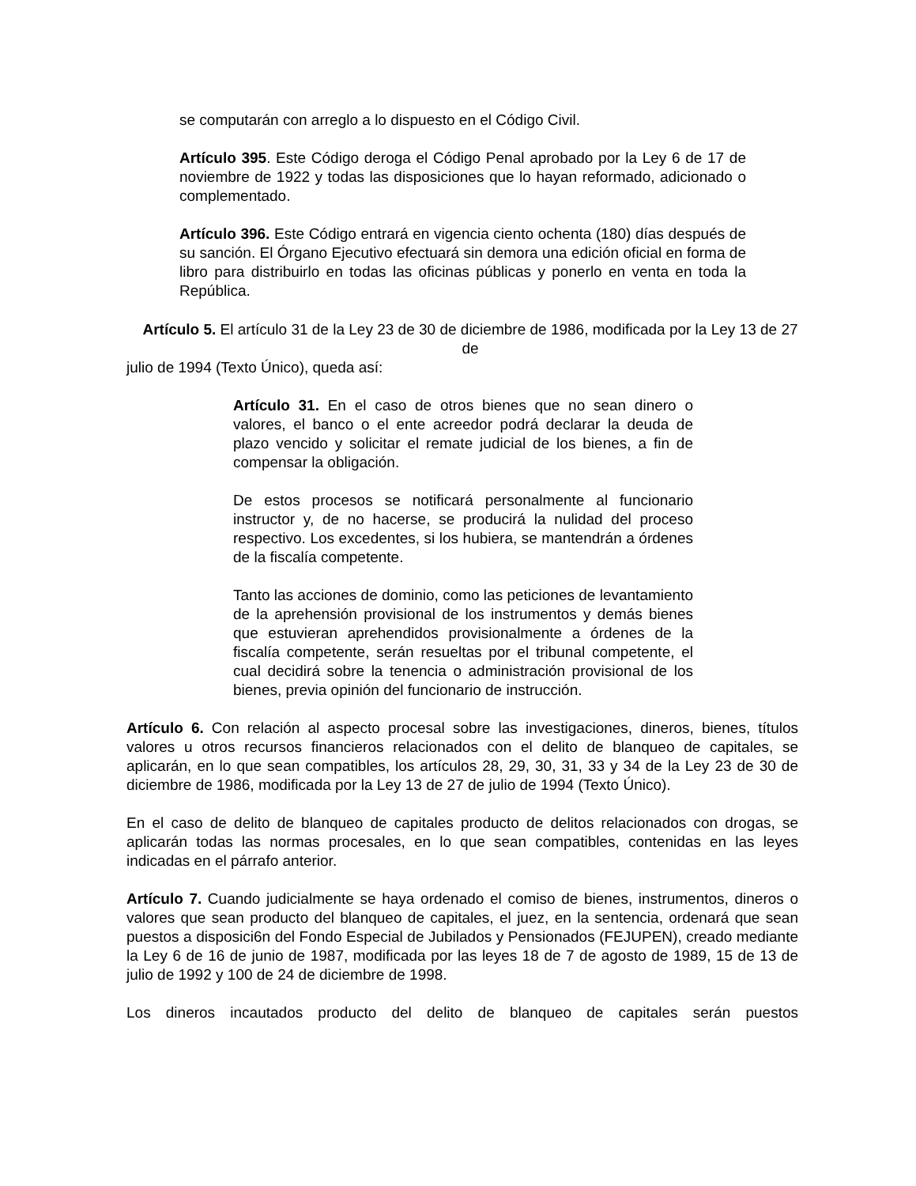se computarán con arreglo a lo dispuesto en el Código Civil.
Artículo 395. Este Código deroga el Código Penal aprobado por la Ley 6 de 17 de noviembre de 1922 y todas las disposiciones que lo hayan reformado, adicionado o complementado.
Artículo 396. Este Código entrará en vigencia ciento ochenta (180) días después de su sanción. El Órgano Ejecutivo efectuará sin demora una edición oficial en forma de libro para distribuirlo en todas las oficinas públicas y ponerlo en venta en toda la República.
Artículo 5. El artículo 31 de la Ley 23 de 30 de diciembre de 1986, modificada por la Ley 13 de 27 de
julio de 1994 (Texto Único), queda así:
Artículo 31. En el caso de otros bienes que no sean dinero o valores, el banco o el ente acreedor podrá declarar la deuda de plazo vencido y solicitar el remate judicial de los bienes, a fin de compensar la obligación.
De estos procesos se notificará personalmente al funcionario instructor y, de no hacerse, se producirá la nulidad del proceso respectivo. Los excedentes, si los hubiera, se mantendrán a órdenes de la fiscalía competente.
Tanto las acciones de dominio, como las peticiones de levantamiento de la aprehensión provisional de los instrumentos y demás bienes que estuvieran aprehendidos provisionalmente a órdenes de la fiscalía competente, serán resueltas por el tribunal competente, el cual decidirá sobre la tenencia o administración provisional de los bienes, previa opinión del funcionario de instrucción.
Artículo 6. Con relación al aspecto procesal sobre las investigaciones, dineros, bienes, títulos valores u otros recursos financieros relacionados con el delito de blanqueo de capitales, se aplicarán, en lo que sean compatibles, los artículos 28, 29, 30, 31, 33 y 34 de la Ley 23 de 30 de diciembre de 1986, modificada por la Ley 13 de 27 de julio de 1994 (Texto Único).
En el caso de delito de blanqueo de capitales producto de delitos relacionados con drogas, se aplicarán todas las normas procesales, en lo que sean compatibles, contenidas en las leyes indicadas en el párrafo anterior.
Artículo 7. Cuando judicialmente se haya ordenado el comiso de bienes, instrumentos, dineros o valores que sean producto del blanqueo de capitales, el juez, en la sentencia, ordenará que sean puestos a disposici6n del Fondo Especial de Jubilados y Pensionados (FEJUPEN), creado mediante la Ley 6 de 16 de junio de 1987, modificada por las leyes 18 de 7 de agosto de 1989, 15 de 13 de julio de 1992 y 100 de 24 de diciembre de 1998.
Los dineros incautados producto del delito de blanqueo de capitales serán puestos